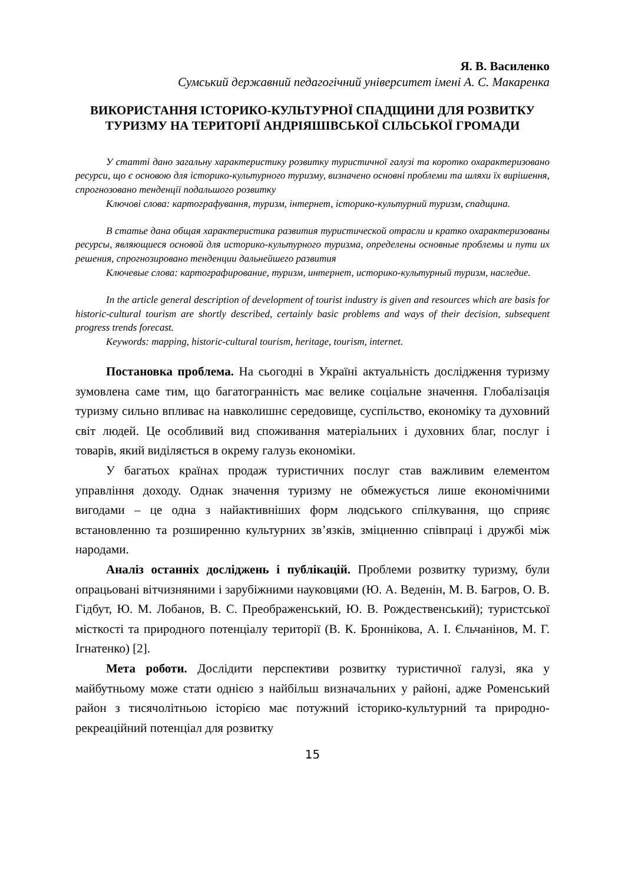Я. В. Василенко
Сумський державний педагогічний університет імені А. С. Макаренка
ВИКОРИСТАННЯ ІСТОРИКО-КУЛЬТУРНОЇ СПАДЩИНИ ДЛЯ РОЗВИТКУ ТУРИЗМУ НА ТЕРИТОРІЇ АНДРІЯШІВСЬКОЇ СІЛЬСЬКОЇ ГРОМАДИ
У статті дано загальну характеристику розвитку туристичної галузі та коротко охарактеризовано ресурси, що є основою для історико-культурного туризму, визначено основні проблеми та шляхи їх вирішення, спрогнозовано тенденції подальшого розвитку
Ключові слова: картографування, туризм, інтернет, історико-культурний туризм, спадщина.
В статье дана общая характеристика развития туристической отрасли и кратко охарактеризованы ресурсы, являющиеся основой для историко-культурного туризма, определены основные проблемы и пути их решения, спрогнозировано тенденции дальнейшего развития
Ключевые слова: картографирование, туризм, интернет, историко-культурный туризм, наследие.
In the article general description of development of tourist industry is given and resources which are basis for historic-cultural tourism are shortly described, certainly basic problems and ways of their decision, subsequent progress trends forecast.
Keywords: mapping, historic-cultural tourism, heritage, tourism, internet.
Постановка проблема. На сьогодні в Україні актуальність дослідження туризму зумовлена саме тим, що багатогранність має велике соціальне значення. Глобалізація туризму сильно впливає на навколишнє середовище, суспільство, економіку та духовний світ людей. Це особливий вид споживання матеріальних і духовних благ, послуг і товарів, який виділяється в окрему галузь економіки.
У багатьох країнах продаж туристичних послуг став важливим елементом управління доходу. Однак значення туризму не обмежується лише економічними вигодами – це одна з найактивніших форм людського спілкування, що сприяє встановленню та розширенню культурних зв’язків, зміцненню співпраці і дружбі між народами.
Аналіз останніх досліджень і публікацій. Проблеми розвитку туризму, були опрацьовані вітчизняними і зарубіжними науковцями (Ю. А. Веденін, М. В. Багров, О. В. Гідбут, Ю. М. Лобанов, В. С. Преображенський, Ю. В. Рождественський); туристської місткості та природного потенціалу території (В. К. Броннікова, А. І. Єльчанінов, М. Г. Ігнатенко) [2].
Мета роботи. Дослідити перспективи розвитку туристичної галузі, яка у майбутньому може стати однією з найбільш визначальних у районі, адже Роменський район з тисячолітньою історією має потужний історико-культурний та природно-рекреаційний потенціал для розвитку
15